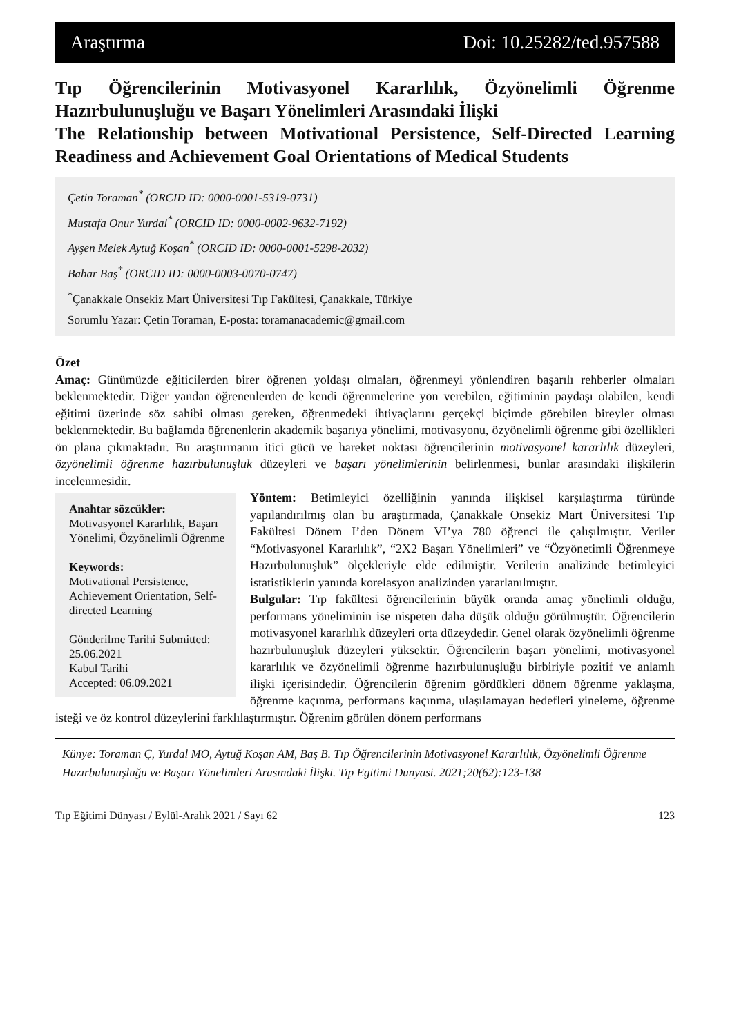Araştırma Doi: 10.25282/ted.957588
Tıp Öğrencilerinin Motivasyonel Kararlılık, Özyönelimli Öğrenme Hazırbulunuşluğu ve Başarı Yönelimleri Arasındaki İlişki
The Relationship between Motivational Persistence, Self-Directed Learning Readiness and Achievement Goal Orientations of Medical Students
Çetin Toraman<sup>*</sup> (ORCID ID: 0000-0001-5319-0731)
Mustafa Onur Yurdal<sup>*</sup> (ORCID ID: 0000-0002-9632-7192)
Ayşen Melek Aytuğ Koşan<sup>*</sup> (ORCID ID: 0000-0001-5298-2032)
Bahar Baş<sup>*</sup> (ORCID ID: 0000-0003-0070-0747)
<sup>*</sup> Çanakkale Onsekiz Mart Üniversitesi Tıp Fakültesi, Çanakkale, Türkiye
Sorumlu Yazar: Çetin Toraman, E-posta: toramanacademic@gmail.com
Özet
Amaç: Günümüzde eğiticilerden birer öğrenen yoldaşı olmaları, öğrenmeyi yönlendiren başarılı rehberler olmaları beklenmektedir. Diğer yandan öğrenenlerden de kendi öğrenmelerine yön verebilen, eğitiminin paydaşı olabilen, kendi eğitimi üzerinde söz sahibi olması gereken, öğrenmedeki ihtiyaçlarını gerçekçi biçimde görebilen bireyler olması beklenmektedir. Bu bağlamda öğrenenlerin akademik başarıya yönelimi, motivasyonu, özyönelimli öğrenme gibi özellikleri ön plana çıkmaktadır. Bu araştırmanın itici gücü ve hareket noktası öğrencilerinin motivasyonel kararlılık düzeyleri, özyönelimli öğrenme hazırbulunuşluk düzeyleri ve başarı yönelimlerinin belirlenmesi, bunlar arasındaki ilişkilerin incelenmesidir.
Anahtar sözcükler:
Motivasyonel Kararlılık, Başarı Yönelimi, Özyönelimli Öğrenme
Keywords:
Motivational Persistence, Achievement Orientation, Self-directed Learning
Gönderilme Tarihi Submitted: 25.06.2021
Kabul Tarihi
Accepted: 06.09.2021
Yöntem: Betimleyici özelliğinin yanında ilişkisel karşılaştırma türünde yapılandırılmış olan bu araştırmada, Çanakkale Onsekiz Mart Üniversitesi Tıp Fakültesi Dönem I’den Dönem VI’ya 780 öğrenci ile çalışılmıştır. Veriler “Motivasyonel Kararlılık”, “2X2 Başarı Yönelimleri” ve “Özyönetimli Öğrenmeye Hazırbulunuşluk” ölçekleriyle elde edilmiştir. Verilerin analizinde betimleyici istatistiklerin yanında korelasyon analizinden yararlanılmıştır.
Bulgular: Tıp fakültesi öğrencilerinin büyük oranda amaç yönelimli olduğu, performans yöneliminin ise nispeten daha düşük olduğu görülmüştür. Öğrencilerin motivasyonel kararlılık düzeyleri orta düzeydedir. Genel olarak özyönelimli öğrenme hazırbulunuşluk düzeyleri yüksektir. Öğrencilerin başarı yönelimi, motivasyonel kararlılık ve özyönelimli öğrenme hazırbulunuşluğu birbiriyle pozitif ve anlamlı ilişki içerisindedir. Öğrencilerin öğrenim gördükleri dönem öğrenme yaklaşma, öğrenme kaçınma, performans kaçınma, ulaşılamayan hedefleri yineleme, öğrenme isteği ve öz kontrol düzeylerini farklılaştırmıştır. Öğrenim görülen dönem performans
Künye: Toraman Ç, Yurdal MO, Aytuğ Koşan AM, Baş B. Tıp Öğrencilerinin Motivasyonel Kararlılık, Özyönelimli Öğrenme Hazırbulunuşluğu ve Başarı Yönelimleri Arasındaki İlişki. Tip Egitimi Dunyasi. 2021;20(62):123-138
Tıp Eğitimi Dünyası / Eylül-Aralık 2021 / Sayı 62 123